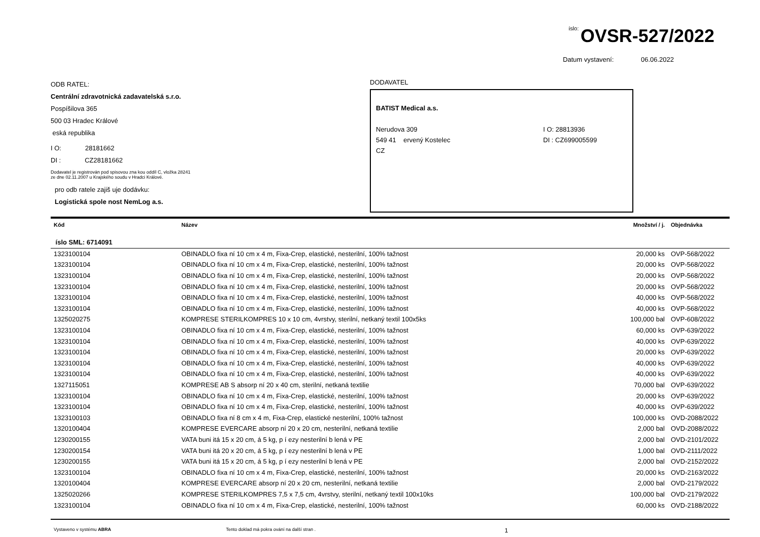íslo: OVSR-527/2022
Datum vystavení: 06.06.2022
ODB RATEL:
Centrální zdravotnická zadavatelská s.r.o.
Pospíšilova 365
500 03 Hradec Králové
eská republika
I O: 28181662
DI : CZ28181662
Dodavatel je registrován pod spisovou zna kou oddíl C, vložka 28241
ze dne 02.11.2007 u Krajského soudu v Hradci Králové.
pro odb ratele zajiš uje dodávku:
Logistická spole nost NemLog a.s.
DODAVATEL
BATIST Medical a.s.
Nerudova 309
549 41 ervený Kostelec
CZ
I O: 28813936
DI : CZ699005599
| Kód | Název | Množství / j. | Objednávka |
| --- | --- | --- | --- |
| íslo SML: 6714091 | | | |
| 1323100104 | OBINADLO fixa ní 10 cm x 4 m, Fixa-Crep, elastické, nesterilní, 100% tažnost | 20,000 ks | OVP-568/2022 |
| 1323100104 | OBINADLO fixa ní 10 cm x 4 m, Fixa-Crep, elastické, nesterilní, 100% tažnost | 20,000 ks | OVP-568/2022 |
| 1323100104 | OBINADLO fixa ní 10 cm x 4 m, Fixa-Crep, elastické, nesterilní, 100% tažnost | 20,000 ks | OVP-568/2022 |
| 1323100104 | OBINADLO fixa ní 10 cm x 4 m, Fixa-Crep, elastické, nesterilní, 100% tažnost | 20,000 ks | OVP-568/2022 |
| 1323100104 | OBINADLO fixa ní 10 cm x 4 m, Fixa-Crep, elastické, nesterilní, 100% tažnost | 40,000 ks | OVP-568/2022 |
| 1323100104 | OBINADLO fixa ní 10 cm x 4 m, Fixa-Crep, elastické, nesterilní, 100% tažnost | 40,000 ks | OVP-568/2022 |
| 1325020275 | KOMPRESE STERILKOMPRES 10 x 10 cm, 4vrstvy, sterilní, netkaný textil 100x5ks | 100,000 bal | OVP-608/2022 |
| 1323100104 | OBINADLO fixa ní 10 cm x 4 m, Fixa-Crep, elastické, nesterilní, 100% tažnost | 60,000 ks | OVP-639/2022 |
| 1323100104 | OBINADLO fixa ní 10 cm x 4 m, Fixa-Crep, elastické, nesterilní, 100% tažnost | 40,000 ks | OVP-639/2022 |
| 1323100104 | OBINADLO fixa ní 10 cm x 4 m, Fixa-Crep, elastické, nesterilní, 100% tažnost | 20,000 ks | OVP-639/2022 |
| 1323100104 | OBINADLO fixa ní 10 cm x 4 m, Fixa-Crep, elastické, nesterilní, 100% tažnost | 40,000 ks | OVP-639/2022 |
| 1323100104 | OBINADLO fixa ní 10 cm x 4 m, Fixa-Crep, elastické, nesterilní, 100% tažnost | 40,000 ks | OVP-639/2022 |
| 1327115051 | KOMPRESE AB S absorp ní 20 x 40 cm, sterilní, netkaná textilie | 70,000 bal | OVP-639/2022 |
| 1323100104 | OBINADLO fixa ní 10 cm x 4 m, Fixa-Crep, elastické, nesterilní, 100% tažnost | 20,000 ks | OVP-639/2022 |
| 1323100104 | OBINADLO fixa ní 10 cm x 4 m, Fixa-Crep, elastické, nesterilní, 100% tažnost | 40,000 ks | OVP-639/2022 |
| 1323100103 | OBINADLO fixa ní 8 cm x 4 m, Fixa-Crep, elastické nesterilní, 100% tažnost | 100,000 ks | OVD-2088/2022 |
| 1320100404 | KOMPRESE EVERCARE absorp ní 20 x 20 cm, nesterilní, netkaná textilie | 2,000 bal | OVD-2088/2022 |
| 1230200155 | VATA buni itá 15 x 20 cm, á 5 kg, p í ezy nesterilní b lená v PE | 2,000 bal | OVD-2101/2022 |
| 1230200154 | VATA buni itá 20 x 20 cm, á 5 kg, p í ezy nesterilní b lená v PE | 1,000 bal | OVD-2111/2022 |
| 1230200155 | VATA buni itá 15 x 20 cm, á 5 kg, p í ezy nesterilní b lená v PE | 2,000 bal | OVD-2152/2022 |
| 1323100104 | OBINADLO fixa ní 10 cm x 4 m, Fixa-Crep, elastické, nesterilní, 100% tažnost | 20,000 ks | OVD-2163/2022 |
| 1320100404 | KOMPRESE EVERCARE absorp ní 20 x 20 cm, nesterilní, netkaná textilie | 2,000 bal | OVD-2179/2022 |
| 1325020266 | KOMPRESE STERILKOMPRES 7,5 x 7,5 cm, 4vrstvy, sterilní, netkaný textil 100x10ks | 100,000 bal | OVD-2179/2022 |
| 1323100104 | OBINADLO fixa ní 10 cm x 4 m, Fixa-Crep, elastické, nesterilní, 100% tažnost | 60,000 ks | OVD-2188/2022 |
Vystaveno v systému ABRA Tento doklad má pokra ování na další stran .
1